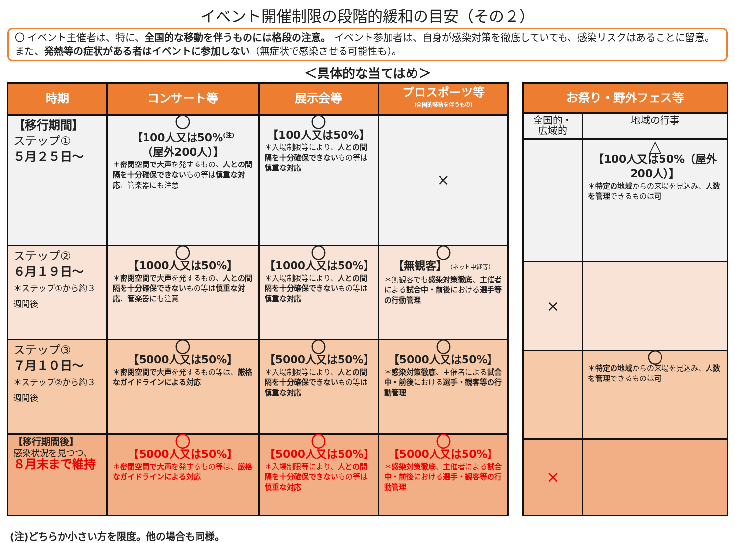イベント開催制限の段階的緩和の目安（その２）
〇 イベント主催者は、特に、全国的な移動を伴うものには格段の注意。 イベント参加者は、自身が感染対策を徹底していても、感染リスクはあることに留意。また、発熱等の症状がある者はイベントに参加しない（無症状で感染させる可能性も）。
＜具体的な当てはめ＞
| 時期 | コンサート等 | 展示会等 | プロスポーツ等 （全国的移動を伴うもの） |
| --- | --- | --- | --- |
| 【移行期間】 ステップ① ５月２５日～ | 〇 【100人又は50%<sup>(注)</sup> （屋外200人）】 ＊ 密閉空間で大声 を発するもの、 人との間隔を十分確保できない もの等は 慎重な対応 、管楽器にも注意 | 〇 【100人又は50%】 ＊入場制限等により、 人との間隔を十分確保できない もの等は 慎重な対応 | × |
| ステップ② ６月１９日～ ＊ステップ①から約３週間後 | 〇 【1000人又は50%】 ＊ 密閉空間で大声 を発するもの、 人との間隔を十分確保できない もの等は 慎重な対応 、管楽器にも注意 | 〇 【1000人又は50%】 ＊入場制限等により、 人との間隔を十分確保できない もの等は 慎重な対応 | 〇 【無観客】 （ネット中継等） ＊無観客でも 感染対策徹底 、主催者による 試合中・前後 における 選手等の行動管理 |
| ステップ③ ７月１０日～ ＊ステップ②から約３週間後 | 〇 【5000人又は50%】 ＊ 密閉空間で大声 を発するもの等は、 厳格なガイドラインによる対応 | 〇 【5000人又は50%】 ＊入場制限等により、 人との間隔を十分確保できない もの等は 慎重な対応 | 〇 【5000人又は50%】 ＊ 感染対策徹底 、主催者による 試合中・前後 における 選手・観客等の行動管理 |
| 【移行期間後】 感染状況を見つつ、 ８月末まで維持 | 〇 【5000人又は50%】 ＊ 密閉空間で大声 を発するもの等は、 厳格なガイドラインによる対応 | 〇 【5000人又は50%】 ＊入場制限等により、 人との間隔を十分確保できない もの等は 慎重な対応 | 〇 【5000人又は50%】 ＊ 感染対策徹底 、主催者による 試合中・前後 における 選手・観客等の行動管理 |
| お祭り・野外フェス等 | |
| --- | --- |
| 全国的・広域的 | 地域の行事 |
| | △ 【100人又は50%（屋外200人）】 ＊ 特定の地域 からの来場を見込み、 人数を管理 できるものは 可 |
| × | |
| | 〇 ＊ 特定の地域 からの来場を見込み、 人数を管理 できるものは 可 |
| × | |
(注)どちらか小さい方を限度。他の場合も同様。